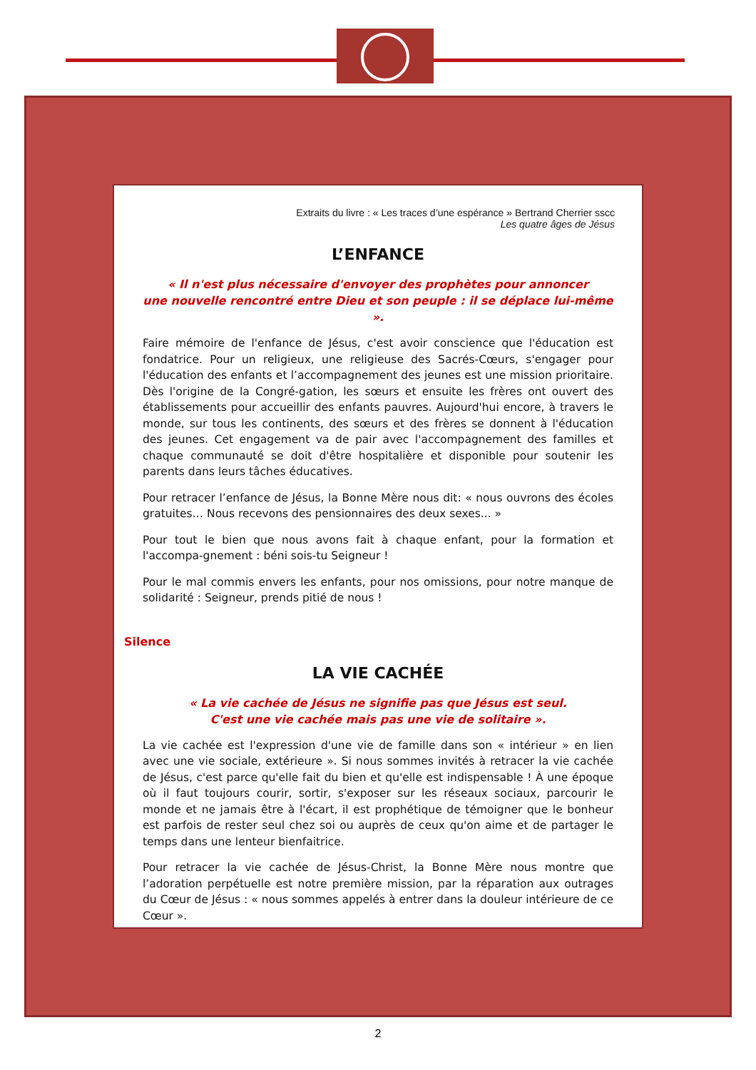Extraits du livre : « Les traces d’une espérance » Bertrand Cherrier sscc
Les quatre âges de Jésus
L’ENFANCE
« Il n'est plus nécessaire d'envoyer des prophètes pour annoncer
une nouvelle rencontré entre Dieu et son peuple : il se déplace lui-même ».
Faire mémoire de l'enfance de Jésus, c'est avoir conscience que l'éducation est fondatrice. Pour un religieux, une religieuse des Sacrés-Cœurs, s'engager pour l'éducation des enfants et l’accompagnement des jeunes est une mission prioritaire. Dès l'origine de la Congré-gation, les sœurs et ensuite les frères ont ouvert des établissements pour accueillir des enfants pauvres. Aujourd'hui encore, à travers le monde, sur tous les continents, des sœurs et des frères se donnent à l'éducation des jeunes. Cet engagement va de pair avec l'accompagnement des familles et chaque communauté se doit d'être hospitalière et disponible pour soutenir les parents dans leurs tâches éducatives.
Pour retracer l’enfance de Jésus, la Bonne Mère nous dit: « nous ouvrons des écoles gratuites… Nous recevons des pensionnaires des deux sexes... »
Pour tout le bien que nous avons fait à chaque enfant, pour la formation et l'accompa-gnement : béni sois-tu Seigneur !
Pour le mal commis envers les enfants, pour nos omissions, pour notre manque de solidarité : Seigneur, prends pitié de nous !
Silence
LA VIE CACHÉE
« La vie cachée de Jésus ne signifie pas que Jésus est seul.
C'est une vie cachée mais pas une vie de solitaire ».
La vie cachée est l'expression d'une vie de famille dans son « intérieur » en lien avec une vie sociale, extérieure ». Si nous sommes invités à retracer la vie cachée de Jésus, c'est parce qu'elle fait du bien et qu'elle est indispensable ! À une époque où il faut toujours courir, sortir, s'exposer sur les réseaux sociaux, parcourir le monde et ne jamais être à l'écart, il est prophétique de témoigner que le bonheur est parfois de rester seul chez soi ou auprès de ceux qu'on aime et de partager le temps dans une lenteur bienfaitrice.
Pour retracer la vie cachée de Jésus-Christ, la Bonne Mère nous montre que l’adoration perpétuelle est notre première mission, par la réparation aux outrages du Cœur de Jésus : « nous sommes appelés à entrer dans la douleur intérieure de ce Cœur ».
2